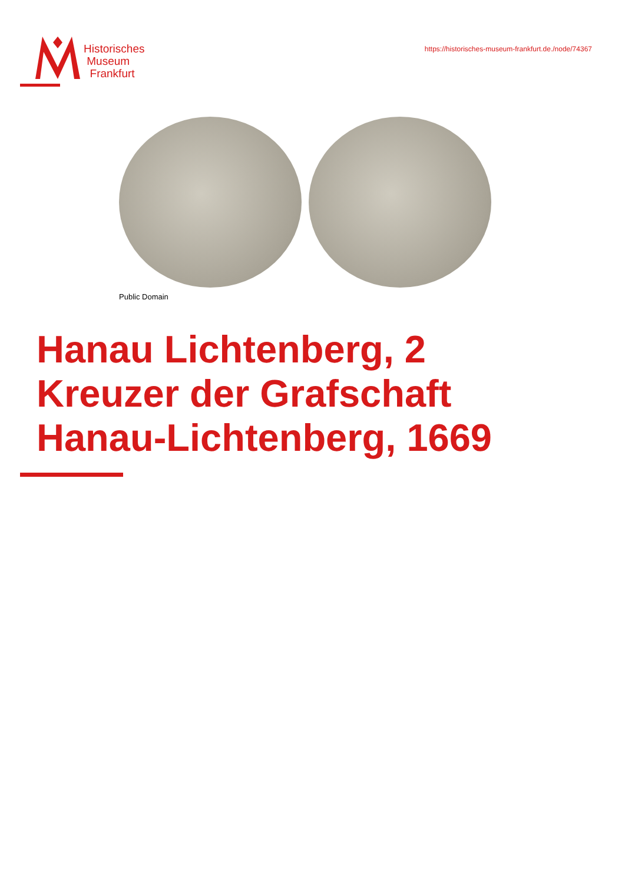Historisches
Museum
Frankfurt
https://historisches-museum-frankfurt.de./node/74367
Public Domain
Hanau Lichtenberg, 2
Kreuzer der Grafschaft
Hanau-Lichtenberg, 1669